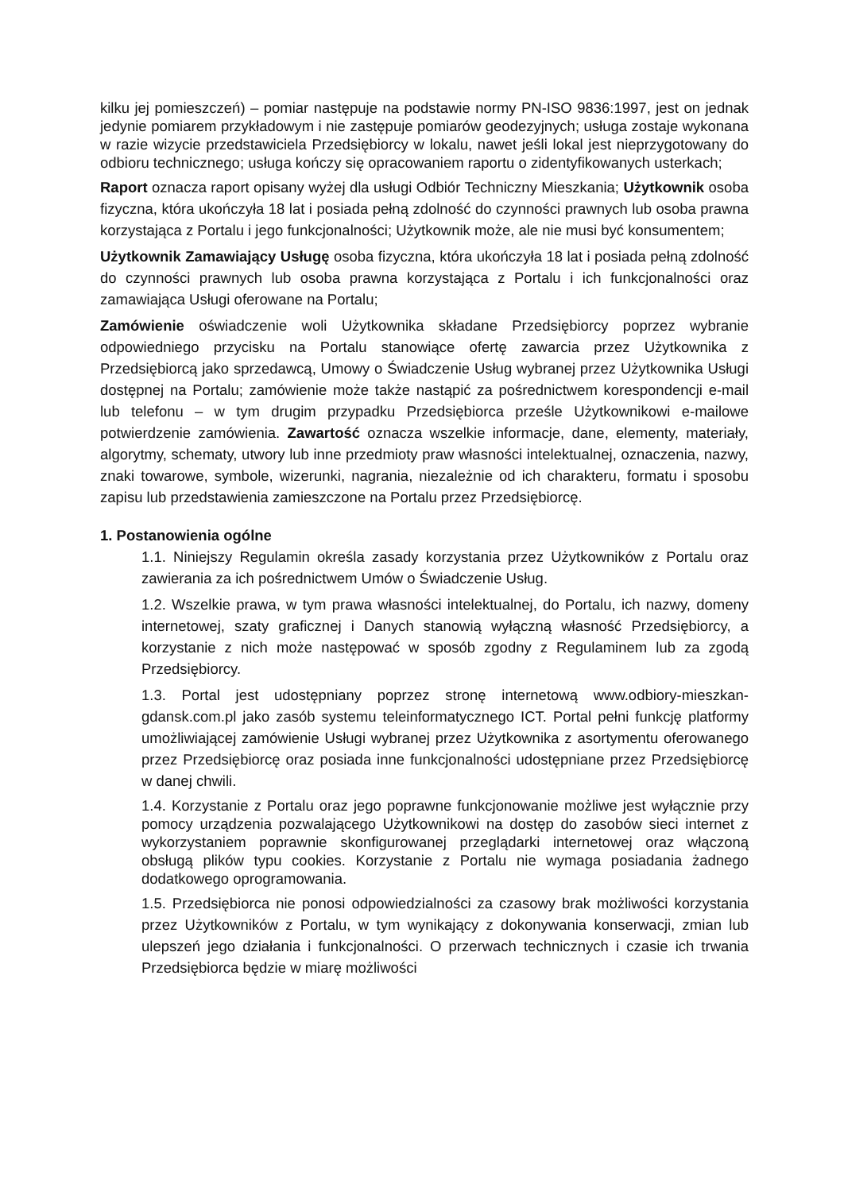kilku jej pomieszczeń) – pomiar następuje na podstawie normy PN-ISO 9836:1997, jest on jednak jedynie pomiarem przykładowym i nie zastępuje pomiarów geodezyjnych; usługa zostaje wykonana w razie wizycie przedstawiciela Przedsiębiorcy w lokalu, nawet jeśli lokal jest nieprzygotowany do odbioru technicznego; usługa kończy się opracowaniem raportu o zidentyfikowanych usterkach;
Raport oznacza raport opisany wyżej dla usługi Odbiór Techniczny Mieszkania; Użytkownik osoba fizyczna, która ukończyła 18 lat i posiada pełną zdolność do czynności prawnych lub osoba prawna korzystająca z Portalu i jego funkcjonalności; Użytkownik może, ale nie musi być konsumentem;
Użytkownik Zamawiający Usługę osoba fizyczna, która ukończyła 18 lat i posiada pełną zdolność do czynności prawnych lub osoba prawna korzystająca z Portalu i ich funkcjonalności oraz zamawiająca Usługi oferowane na Portalu;
Zamówienie oświadczenie woli Użytkownika składane Przedsiębiorcy poprzez wybranie odpowiedniego przycisku na Portalu stanowiące ofertę zawarcia przez Użytkownika z Przedsiębiorcą jako sprzedawcą, Umowy o Świadczenie Usług wybranej przez Użytkownika Usługi dostępnej na Portalu; zamówienie może także nastąpić za pośrednictwem korespondencji e-mail lub telefonu – w tym drugim przypadku Przedsiębiorca prześle Użytkownikowi e-mailowe potwierdzenie zamówienia. Zawartość oznacza wszelkie informacje, dane, elementy, materiały, algorytmy, schematy, utwory lub inne przedmioty praw własności intelektualnej, oznaczenia, nazwy, znaki towarowe, symbole, wizerunki, nagrania, niezależnie od ich charakteru, formatu i sposobu zapisu lub przedstawienia zamieszczone na Portalu przez Przedsiębiorcę.
1. Postanowienia ogólne
1.1. Niniejszy Regulamin określa zasady korzystania przez Użytkowników z Portalu oraz zawierania za ich pośrednictwem Umów o Świadczenie Usług.
1.2. Wszelkie prawa, w tym prawa własności intelektualnej, do Portalu, ich nazwy, domeny internetowej, szaty graficznej i Danych stanowią wyłączną własność Przedsiębiorcy, a korzystanie z nich może następować w sposób zgodny z Regulaminem lub za zgodą Przedsiębiorcy.
1.3. Portal jest udostępniany poprzez stronę internetową www.odbiory-mieszkan-gdansk.com.pl jako zasób systemu teleinformatycznego ICT. Portal pełni funkcję platformy umożliwiającej zamówienie Usługi wybranej przez Użytkownika z asortymentu oferowanego przez Przedsiębiorcę oraz posiada inne funkcjonalności udostępniane przez Przedsiębiorcę w danej chwili.
1.4. Korzystanie z Portalu oraz jego poprawne funkcjonowanie możliwe jest wyłącznie przy pomocy urządzenia pozwalającego Użytkownikowi na dostęp do zasobów sieci internet z wykorzystaniem poprawnie skonfigurowanej przeglądarki internetowej oraz włączoną obsługą plików typu cookies. Korzystanie z Portalu nie wymaga posiadania żadnego dodatkowego oprogramowania.
1.5. Przedsiębiorca nie ponosi odpowiedzialności za czasowy brak możliwości korzystania przez Użytkowników z Portalu, w tym wynikający z dokonywania konserwacji, zmian lub ulepszeń jego działania i funkcjonalności. O przerwach technicznych i czasie ich trwania Przedsiębiorca będzie w miarę możliwości